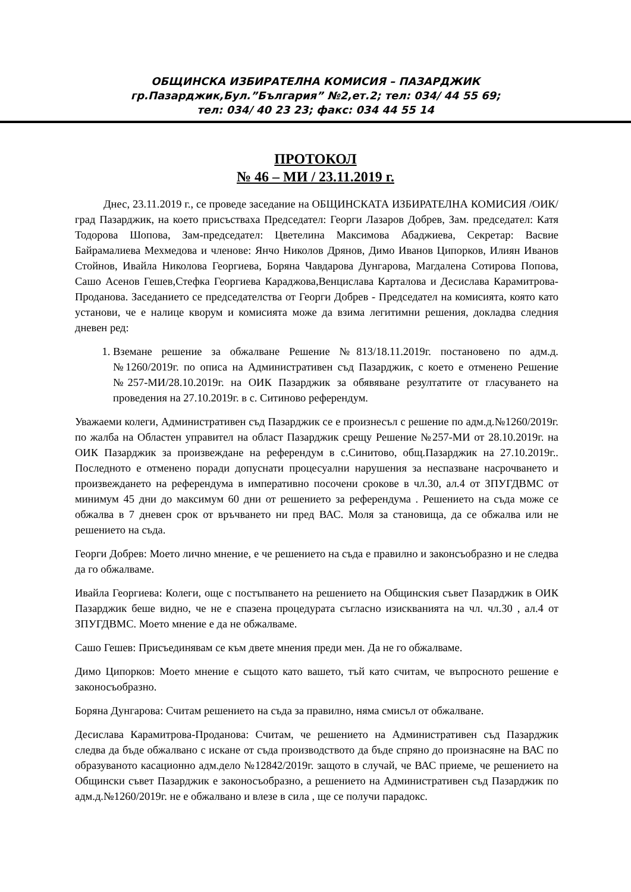ОБЩИНСКА ИЗБИРАТЕЛНА КОМИСИЯ – ПАЗАРДЖИК
гр.Пазарджик,Бул.”България” №2,ет.2; тел: 034/ 44 55 69;
тел: 034/ 40 23 23; факс: 034 44 55 14
ПРОТОКОЛ
№ 46 – МИ / 23.11.2019 г.
Днес, 23.11.2019 г., се проведе заседание на ОБЩИНСКАТА ИЗБИРАТЕЛНА КОМИСИЯ /ОИК/ град Пазарджик, на което присъстваха Председател: Георги Лазаров Добрев, Зам. председател: Катя Тодорова Шопова, Зам-председател: Цветелина Максимова Абаджиева, Секретар: Васвие Байрамалиева Мехмедова и членове: Янчо Николов Дрянов, Димо Иванов Ципорков, Илиян Иванов Стойнов, Ивайла Николова Георгиева, Боряна Чавдарова Дунгарова, Магдалена Сотирова Попова, Сашо Асенов Гешев,Стефка Георгиева Караджова,Венцислава Карталова и Десислава Карамитрова-Проданова. Заседанието се председателства от Георги Добрев - Председател на комисията, която като установи, че е налице кворум и комисията може да взима легитимни решения, докладва следния дневен ред:
1. Вземане решение за обжалване Решение №813/18.11.2019г. постановено по адм.д. №1260/2019г. по описа на Административен съд Пазарджик, с което е отменено Решение №257-МИ/28.10.2019г. на ОИК Пазарджик за обявяване резултатите от гласуването на проведения на 27.10.2019г. в с. Ситиново референдум.
Уважаеми колеги, Административен съд Пазарджик се е произнесъл с решение по адм.д.№1260/2019г. по жалба на Областен управител на област Пазарджик срещу Решение №257-МИ от 28.10.2019г. на ОИК Пазарджик за произвеждане на референдум в с.Синитово, общ.Пазарджик на 27.10.2019г.. Последното е отменено поради допуснати процесуални нарушения за неспазване насрочването и произвеждането на референдума в императивно посочени срокове в чл.30, ал.4 от ЗПУГДВМС от минимум 45 дни до максимум 60 дни от решението за референдума . Решението на съда може се обжалва в 7 дневен срок от връчването ни пред ВАС. Моля за становища, да се обжалва или не решението на съда.
Георги Добрев: Моето лично мнение, е че решението на съда е правилно и законсъобразно и не следва да го обжалваме.
Ивайла Георгиева: Колеги, още с постъпването на решението на Общинския съвет Пазарджик в ОИК Пазарджик беше видно, че не е спазена процедурата съгласно изискванията на чл. чл.30 , ал.4 от ЗПУГДВМС. Моето мнение е да не обжалваме.
Сашо Гешев: Присъединявам се към двете мнения преди мен. Да не го обжалваме.
Димо Ципорков: Моето мнение е същото като вашето, тъй като считам, че въпросното решение е законосъобразно.
Боряна Дунгарова: Считам решението на съда за правилно, няма смисъл от обжалване.
Десислава Карамитрова-Проданова: Считам, че решението на Административен съд Пазарджик следва да бъде обжалвано с искане от съда производството да бъде спряно до произнасяне на ВАС по образуваното касационно адм.дело №12842/2019г. защото в случай, че ВАС приеме, че решението на Общински съвет Пазарджик е законосъобразно, а решението на Административен съд Пазарджик по адм.д.№1260/2019г. не е обжалвано и влезе в сила , ще се получи парадокс.